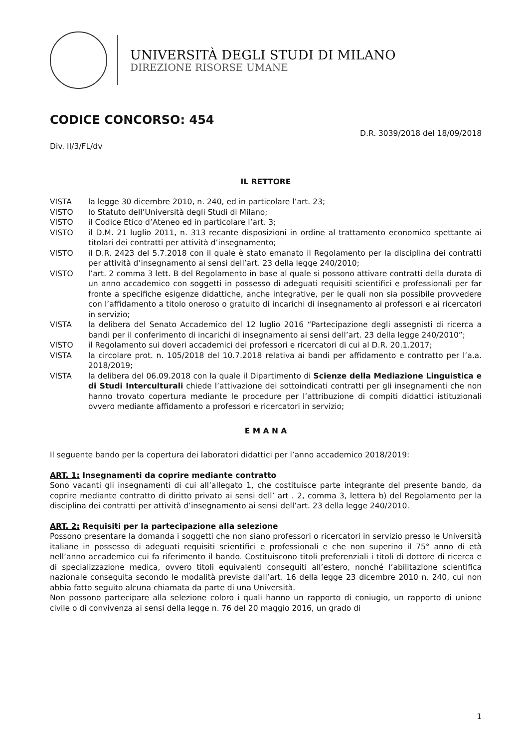UNIVERSITÀ DEGLI STUDI DI MILANO
DIREZIONE RISORSE UMANE
CODICE CONCORSO: 454
D.R. 3039/2018 del 18/09/2018
Div. II/3/FL/dv
IL RETTORE
VISTA la legge 30 dicembre 2010, n. 240, ed in particolare l’art. 23;
VISTO lo Statuto dell’Università degli Studi di Milano;
VISTO il Codice Etico d’Ateneo ed in particolare l’art. 3;
VISTO il D.M. 21 luglio 2011, n. 313 recante disposizioni in ordine al trattamento economico spettante ai titolari dei contratti per attività d’insegnamento;
VISTO il D.R. 2423 del 5.7.2018 con il quale è stato emanato il Regolamento per la disciplina dei contratti per attività d’insegnamento ai sensi dell’art. 23 della legge 240/2010;
VISTO l’art. 2 comma 3 lett. B del Regolamento in base al quale si possono attivare contratti della durata di un anno accademico con soggetti in possesso di adeguati requisiti scientifici e professionali per far fronte a specifiche esigenze didattiche, anche integrative, per le quali non sia possibile provvedere con l’affidamento a titolo oneroso o gratuito di incarichi di insegnamento ai professori e ai ricercatori in servizio;
VISTA la delibera del Senato Accademico del 12 luglio 2016 “Partecipazione degli assegnisti di ricerca a bandi per il conferimento di incarichi di insegnamento ai sensi dell’art. 23 della legge 240/2010”;
VISTO il Regolamento sui doveri accademici dei professori e ricercatori di cui al D.R. 20.1.2017;
VISTA la circolare prot. n. 105/2018 del 10.7.2018 relativa ai bandi per affidamento e contratto per l’a.a. 2018/2019;
VISTA la delibera del 06.09.2018 con la quale il Dipartimento di Scienze della Mediazione Linguistica e di Studi Interculturali chiede l’attivazione dei sottoindicati contratti per gli insegnamenti che non hanno trovato copertura mediante le procedure per l’attribuzione di compiti didattici istituzionali ovvero mediante affidamento a professori e ricercatori in servizio;
E M A N A
Il seguente bando per la copertura dei laboratori didattici per l’anno accademico 2018/2019:
ART. 1: Insegnamenti da coprire mediante contratto
Sono vacanti gli insegnamenti di cui all’allegato 1, che costituisce parte integrante del presente bando, da coprire mediante contratto di diritto privato ai sensi dell’ art . 2, comma 3, lettera b) del Regolamento per la disciplina dei contratti per attività d’insegnamento ai sensi dell’art. 23 della legge 240/2010.
ART. 2: Requisiti per la partecipazione alla selezione
Possono presentare la domanda i soggetti che non siano professori o ricercatori in servizio presso le Università italiane in possesso di adeguati requisiti scientifici e professionali e che non superino il 75° anno di età nell’anno accademico cui fa riferimento il bando. Costituiscono titoli preferenziali i titoli di dottore di ricerca e di specializzazione medica, ovvero titoli equivalenti conseguiti all’estero, nonché l’abilitazione scientifica nazionale conseguita secondo le modalità previste dall’art. 16 della legge 23 dicembre 2010 n. 240, cui non abbia fatto seguito alcuna chiamata da parte di una Università.
Non possono partecipare alla selezione coloro i quali hanno un rapporto di coniugio, un rapporto di unione civile o di convivenza ai sensi della legge n. 76 del 20 maggio 2016, un grado di
1